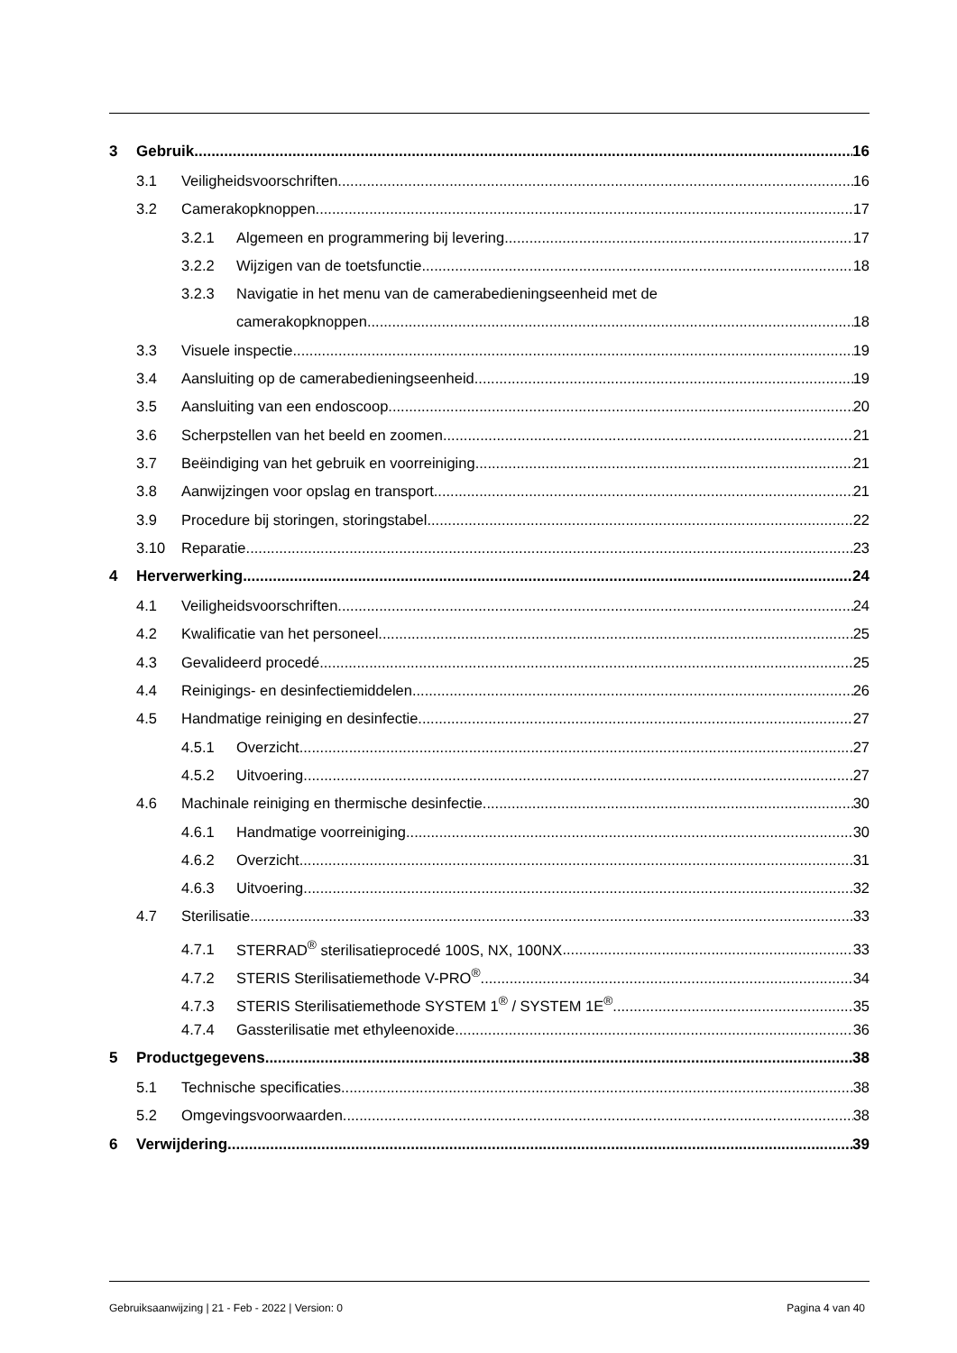3 Gebruik 16
3.1 Veiligheidsvoorschriften 16
3.2 Camerakopknoppen 17
3.2.1 Algemeen en programmering bij levering 17
3.2.2 Wijzigen van de toetsfunctie 18
3.2.3 Navigatie in het menu van de camerabedieningseenheid met de
camerakopknoppen 18
3.3 Visuele inspectie 19
3.4 Aansluiting op de camerabedieningseenheid 19
3.5 Aansluiting van een endoscoop 20
3.6 Scherpstellen van het beeld en zoomen 21
3.7 Beëindiging van het gebruik en voorreiniging 21
3.8 Aanwijzingen voor opslag en transport 21
3.9 Procedure bij storingen, storingstabel 22
3.10 Reparatie 23
4 Herverwerking 24
4.1 Veiligheidsvoorschriften 24
4.2 Kwalificatie van het personeel 25
4.3 Gevalideerd procedé 25
4.4 Reinigings- en desinfectiemiddelen 26
4.5 Handmatige reiniging en desinfectie 27
4.5.1 Overzicht 27
4.5.2 Uitvoering 27
4.6 Machinale reiniging en thermische desinfectie 30
4.6.1 Handmatige voorreiniging 30
4.6.2 Overzicht 31
4.6.3 Uitvoering 32
4.7 Sterilisatie 33
4.7.1 STERRAD<sup>®</sup> sterilisatieprocedé 100S, NX, 100NX 33
4.7.2 STERIS Sterilisatiemethode V-PRO<sup>®</sup> 34
4.7.3 STERIS Sterilisatiemethode SYSTEM 1<sup>®</sup> / SYSTEM 1E<sup>®</sup> 35
4.7.4 Gassterilisatie met ethyleenoxide 36
5 Productgegevens 38
5.1 Technische specificaties 38
5.2 Omgevingsvoorwaarden 38
6 Verwijdering 39
Gebruiksaanwijzing | 21 - Feb - 2022 | Version: 0 Pagina 4 van 40